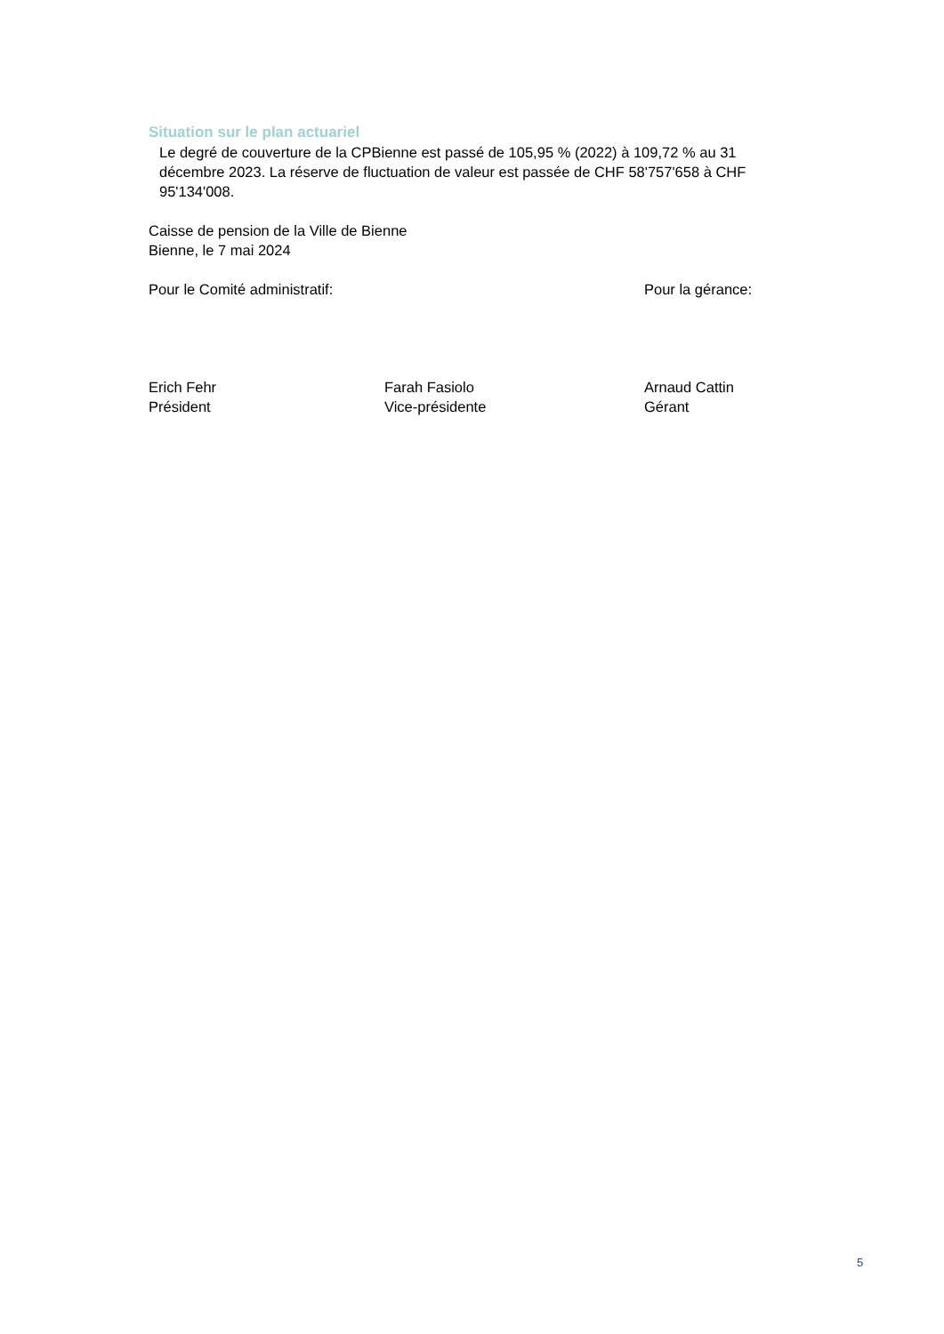Situation sur le plan actuariel
Le degré de couverture de la CPBienne est passé de 105,95 % (2022) à 109,72 % au 31 décembre 2023. La réserve de fluctuation de valeur est passée de CHF 58'757'658 à CHF 95'134'008.
Caisse de pension de la Ville de Bienne
Bienne, le 7 mai 2024
Pour le Comité administratif: Pour la gérance:
Erich Fehr
Président
Farah Fasiolo
Vice-présidente
Arnaud Cattin
Gérant
5